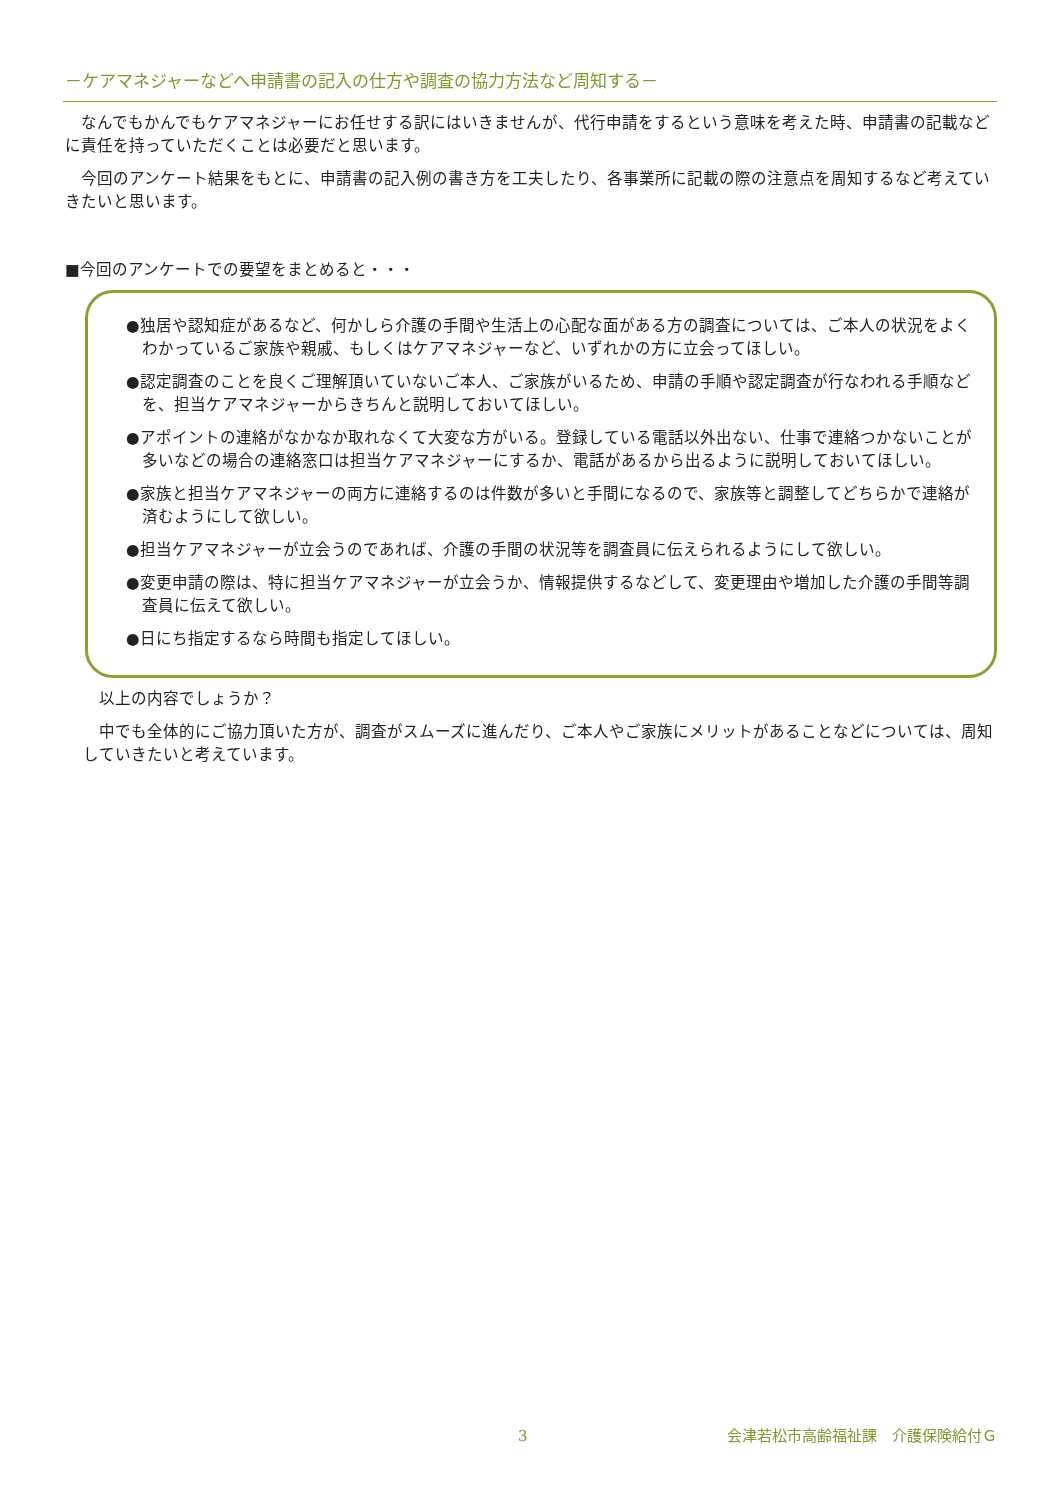－ケアマネジャーなどへ申請書の記入の仕方や調査の協力方法など周知する－
なんでもかんでもケアマネジャーにお任せする訳にはいきませんが、代行申請をするという意味を考えた時、申請書の記載などに責任を持っていただくことは必要だと思います。
今回のアンケート結果をもとに、申請書の記入例の書き方を工夫したり、各事業所に記載の際の注意点を周知するなど考えていきたいと思います。
■今回のアンケートでの要望をまとめると・・・
●独居や認知症があるなど、何かしら介護の手間や生活上の心配な面がある方の調査については、ご本人の状況をよくわかっているご家族や親戚、もしくはケアマネジャーなど、いずれかの方に立会ってほしい。
●認定調査のことを良くご理解頂いていないご本人、ご家族がいるため、申請の手順や認定調査が行なわれる手順などを、担当ケアマネジャーからきちんと説明しておいてほしい。
●アポイントの連絡がなかなか取れなくて大変な方がいる。登録している電話以外出ない、仕事で連絡つかないことが多いなどの場合の連絡窓口は担当ケアマネジャーにするか、電話があるから出るように説明しておいてほしい。
●家族と担当ケアマネジャーの両方に連絡するのは件数が多いと手間になるので、家族等と調整してどちらかで連絡が済むようにして欲しい。
●担当ケアマネジャーが立会うのであれば、介護の手間の状況等を調査員に伝えられるようにして欲しい。
●変更申請の際は、特に担当ケアマネジャーが立会うか、情報提供するなどして、変更理由や増加した介護の手間等調査員に伝えて欲しい。
●日にち指定するなら時間も指定してほしい。
以上の内容でしょうか？
中でも全体的にご協力頂いた方が、調査がスムーズに進んだり、ご本人やご家族にメリットがあることなどについては、周知していきたいと考えています。
3 会津若松市高齢福祉課　介護保険給付Ｇ